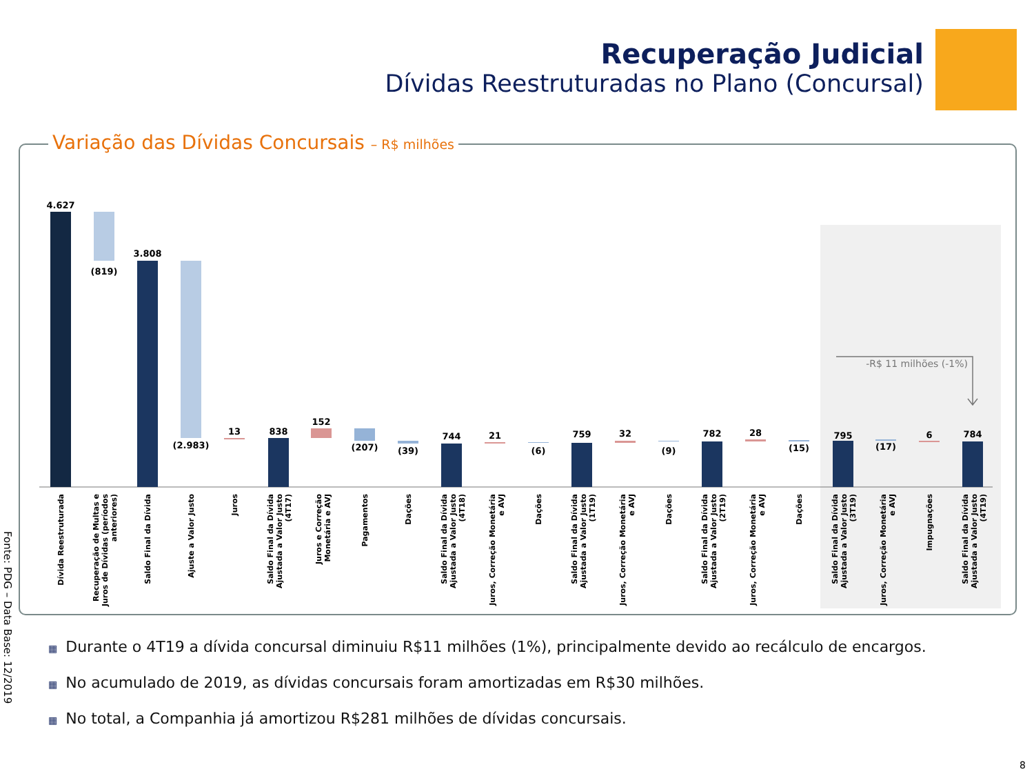Recuperação Judicial
Dívidas Reestruturadas no Plano (Concursal)
Variação das Dívidas Concursais – R$ milhões
4.627
(819)
3.808
(2.983)
13
838
152
(207)
(39)
744
21
(6)
759
32
(9)
782
28
(15)
795
(17)
6
784
-R$ 11 milhões (-1%)
Dívida Reestruturada
Recuperação de Multas e
Juros de Dívidas (períodos
anteriores)
Saldo Final da Dívida
Ajuste a Valor Justo
Juros
Saldo Final da Dívida
Ajustada a Valor Justo
(4T17)
Juros e Correção
Monetária e AVJ
Pagamentos
Dações
Saldo Final da Dívida
Ajustada a Valor Justo
(4T18)
Juros, Correção Monetária
e AVJ
Dações
Saldo Final da Dívida
Ajustada a Valor Justo
(1T19)
Juros, Correção Monetária
e AVJ
Dações
Saldo Final da Dívida
Ajustada a Valor Justo
(2T19)
Juros, Correção Monetária
e AVJ
Dações
Saldo Final da Dívida
Ajustada a Valor Justo
(3T19)
Juros, Correção Monetária
e AVJ
Impugnações
Saldo Final da Dívida
Ajustada a Valor Justo
(4T19)
Fonte: PDG – Data Base: 12/2019
▦ Durante o 4T19 a dívida concursal diminuiu R$11 milhões (1%), principalmente devido ao recálculo de encargos.
▦ No acumulado de 2019, as dívidas concursais foram amortizadas em R$30 milhões.
▦ No total, a Companhia já amortizou R$281 milhões de dívidas concursais.
8